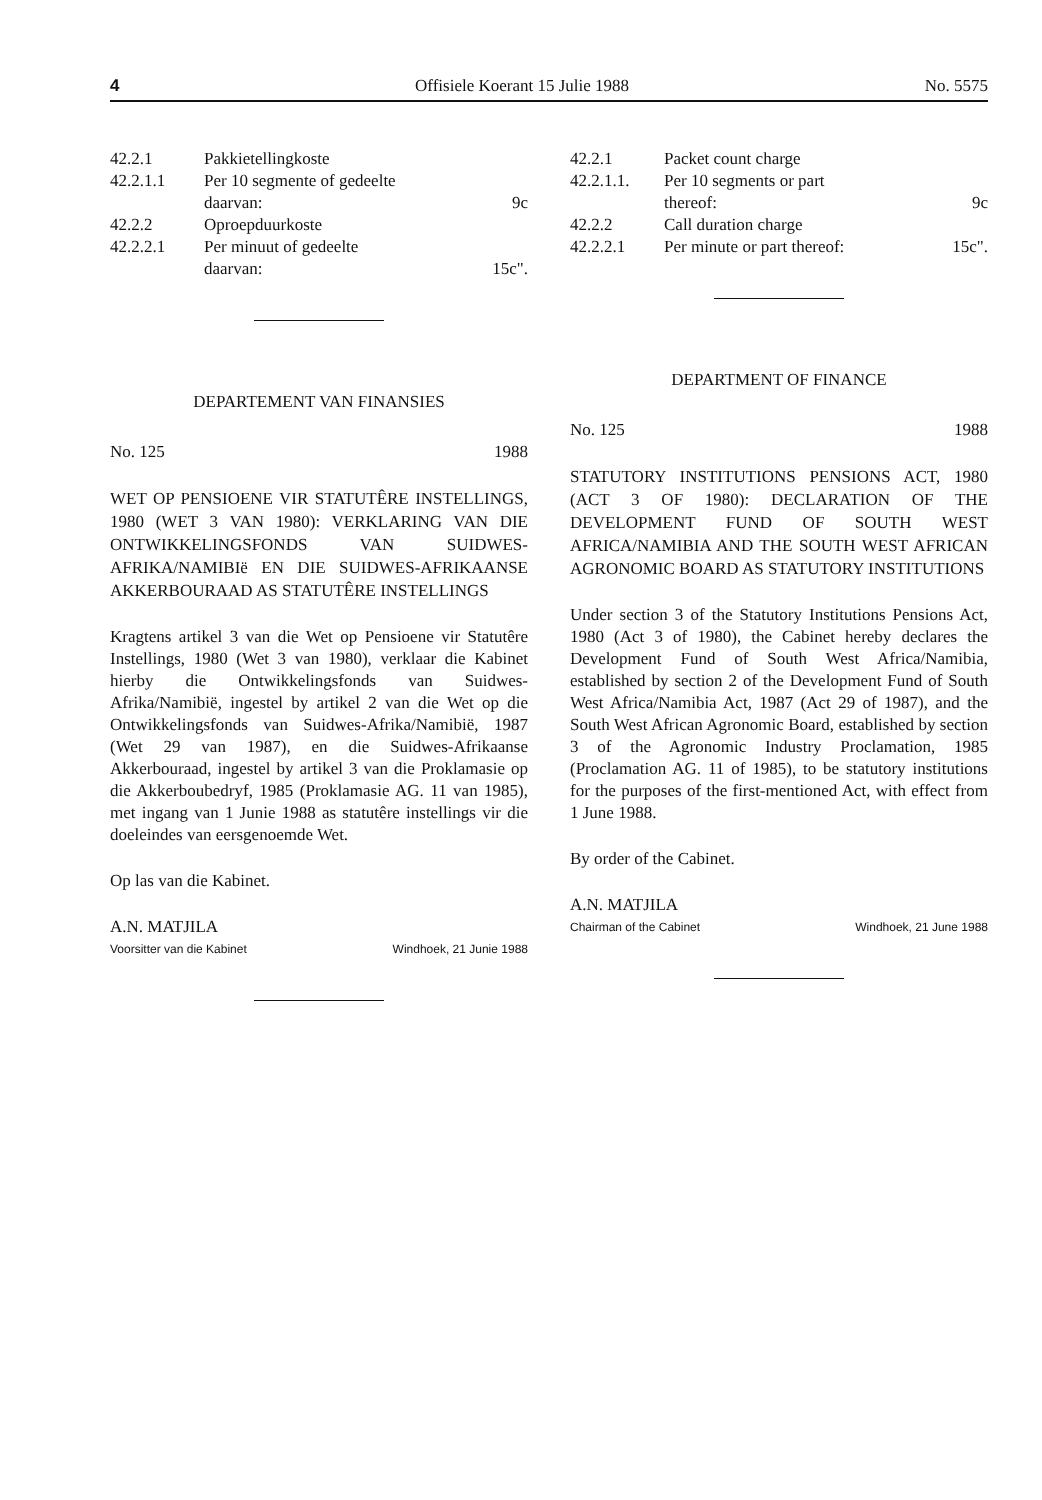4 Offisiele Koerant 15 Julie 1988 No. 5575
42.2.1 Pakkietellingkoste
42.2.1.1 Per 10 segmente of gedeelte
daarvan: 9c
42.2.2 Oproepduurkoste
42.2.2.1 Per minuut of gedeelte
daarvan: 15c".
DEPARTEMENT VAN FINANSIES
No. 125 1988
WET OP PENSIOENE VIR STATUTÊRE INSTELLINGS, 1980 (WET 3 VAN 1980): VERKLARING VAN DIE ONTWIKKELINGSFONDS VAN SUIDWES-AFRIKA/NAMIBIë EN DIE SUIDWES-AFRIKAANSE AKKERBOURAAD AS STATUTÊRE INSTELLINGS
Kragtens artikel 3 van die Wet op Pensioene vir Statutêre Instellings, 1980 (Wet 3 van 1980), verklaar die Kabinet hierby die Ontwikkelingsfonds van Suidwes-Afrika/Namibië, ingestel by artikel 2 van die Wet op die Ontwikkelingsfonds van Suidwes-Afrika/Namibië, 1987 (Wet 29 van 1987), en die Suidwes-Afrikaanse Akkerbouraad, ingestel by artikel 3 van die Proklamasie op die Akkerboubedryf, 1985 (Proklamasie AG. 11 van 1985), met ingang van 1 Junie 1988 as statutêre instellings vir die doeleindes van eersgenoemde Wet.
Op las van die Kabinet.
A.N. MATJILA
Voorsitter van die Kabinet Windhoek, 21 Junie 1988
42.2.1 Packet count charge
42.2.1.1. Per 10 segments or part
thereof: 9c
42.2.2 Call duration charge
42.2.2.1 Per minute or part thereof: 15c".
DEPARTMENT OF FINANCE
No. 125 1988
STATUTORY INSTITUTIONS PENSIONS ACT, 1980 (ACT 3 OF 1980): DECLARATION OF THE DEVELOPMENT FUND OF SOUTH WEST AFRICA/NAMIBIA AND THE SOUTH WEST AFRICAN AGRONOMIC BOARD AS STATUTORY INSTITUTIONS
Under section 3 of the Statutory Institutions Pensions Act, 1980 (Act 3 of 1980), the Cabinet hereby declares the Development Fund of South West Africa/Namibia, established by section 2 of the Development Fund of South West Africa/Namibia Act, 1987 (Act 29 of 1987), and the South West African Agronomic Board, established by section 3 of the Agronomic Industry Proclamation, 1985 (Proclamation AG. 11 of 1985), to be statutory institutions for the purposes of the first-mentioned Act, with effect from 1 June 1988.
By order of the Cabinet.
A.N. MATJILA
Chairman of the Cabinet Windhoek, 21 June 1988